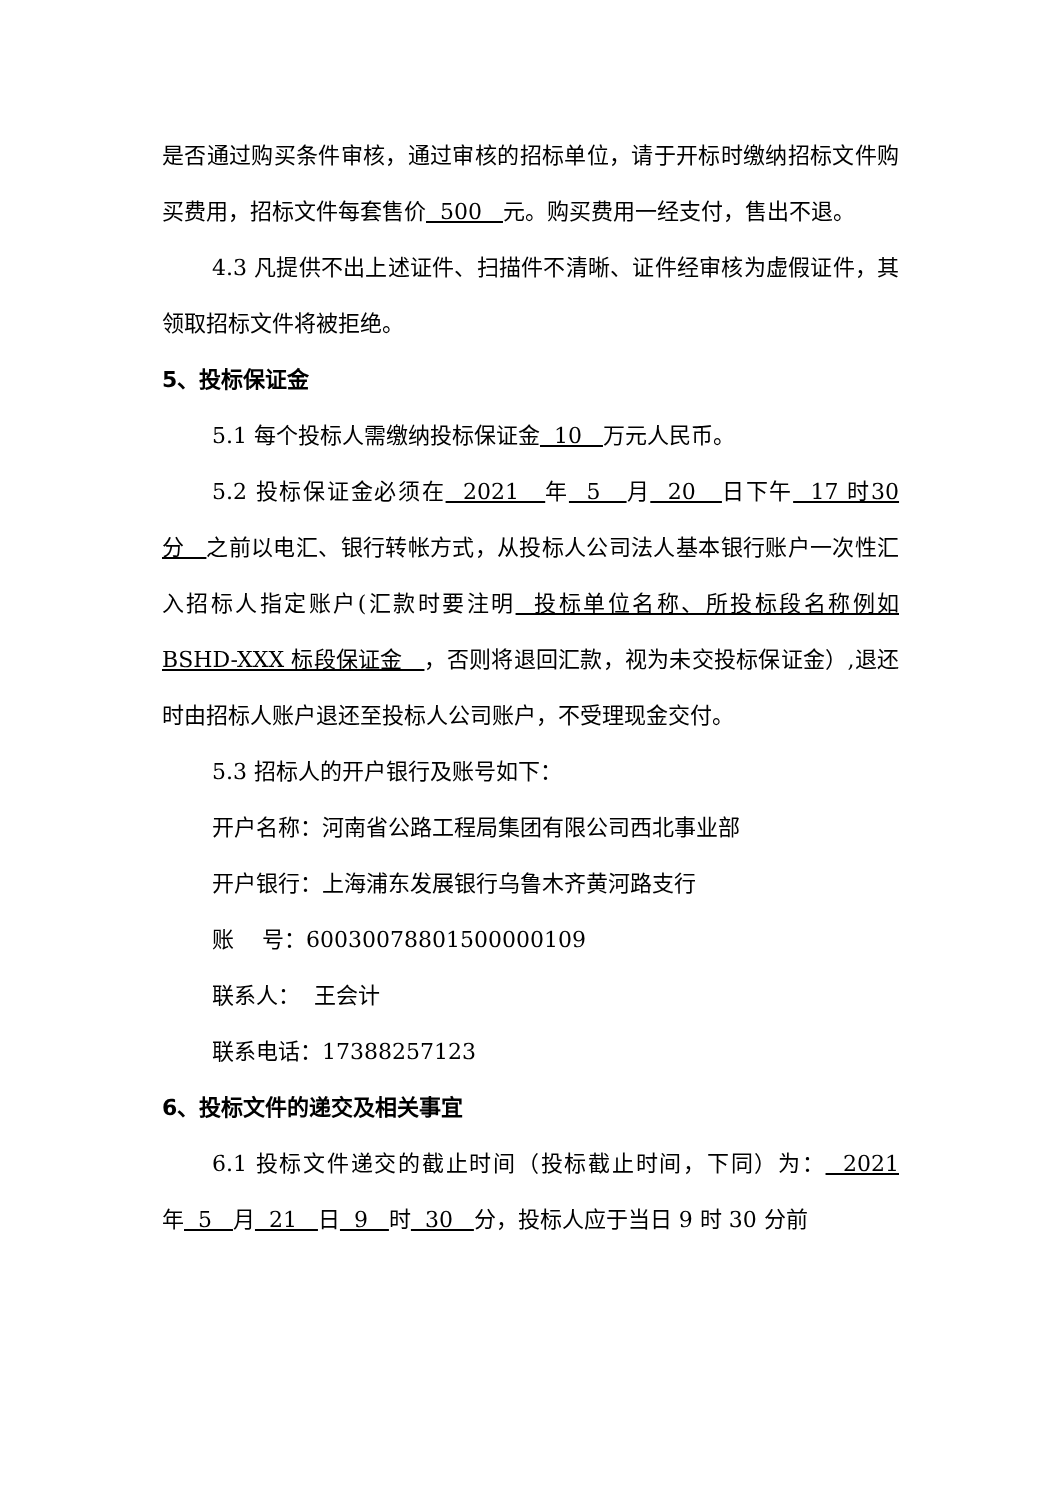是否通过购买条件审核，通过审核的招标单位，请于开标时缴纳招标文件购买费用，招标文件每套售价 500 元。购买费用一经支付，售出不退。
4.3 凡提供不出上述证件、扫描件不清晰、证件经审核为虚假证件，其领取招标文件将被拒绝。
5、投标保证金
5.1 每个投标人需缴纳投标保证金 10 万元人民币。
5.2 投标保证金必须在 2021 年 5 月 20 日下午 17 时30 分 之前以电汇、银行转帐方式，从投标人公司法人基本银行账户一次性汇入招标人指定账户(汇款时要注明 投标单位名称、所投标段名称例如 BSHD-XXX 标段保证金 ，否则将退回汇款，视为未交投标保证金）,退还时由招标人账户退还至投标人公司账户，不受理现金交付。
5.3 招标人的开户银行及账号如下：
开户名称：河南省公路工程局集团有限公司西北事业部
开户银行：上海浦东发展银行乌鲁木齐黄河路支行
账 号：60030078801500000109
联系人： 王会计
联系电话：17388257123
6、投标文件的递交及相关事宜
6.1 投标文件递交的截止时间（投标截止时间，下同）为： 2021年 5 月 21 日 9 时 30 分，投标人应于当日 9 时 30 分前